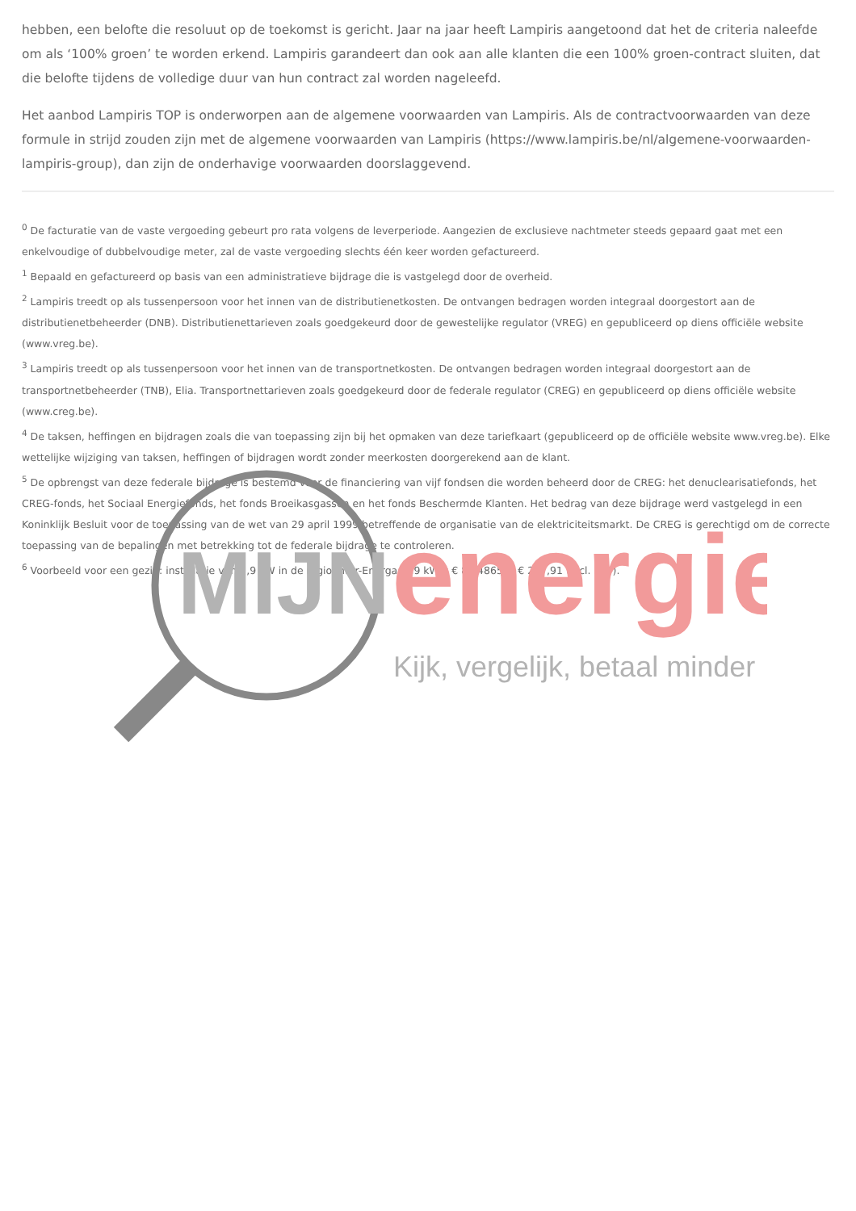hebben, een belofte die resoluut op de toekomst is gericht. Jaar na jaar heeft Lampiris aangetoond dat het de criteria naleefde om als ‘100% groen’ te worden erkend. Lampiris garandeert dan ook aan alle klanten die een 100% groen-contract sluiten, dat die belofte tijdens de volledige duur van hun contract zal worden nageleefd.
Het aanbod Lampiris TOP is onderworpen aan de algemene voorwaarden van Lampiris. Als de contractvoorwaarden van deze formule in strijd zouden zijn met de algemene voorwaarden van Lampiris (https://www.lampiris.be/nl/algemene-voorwaarden-lampiris-group), dan zijn de onderhavige voorwaarden doorslaggevend.
<sup>0</sup> De facturatie van de vaste vergoeding gebeurt pro rata volgens de leverperiode. Aangezien de exclusieve nachtmeter steeds gepaard gaat met een enkelvoudige of dubbelvoudige meter, zal de vaste vergoeding slechts één keer worden gefactureerd.
<sup>1</sup> Bepaald en gefactureerd op basis van een administratieve bijdrage die is vastgelegd door de overheid.
<sup>2</sup> Lampiris treedt op als tussenpersoon voor het innen van de distributienetkosten. De ontvangen bedragen worden integraal doorgestort aan de distributienetbeheerder (DNB). Distributienettarieven zoals goedgekeurd door de gewestelijke regulator (VREG) en gepubliceerd op diens officiële website (www.vreg.be).
<sup>3</sup> Lampiris treedt op als tussenpersoon voor het innen van de transportnetkosten. De ontvangen bedragen worden integraal doorgestort aan de transportnetbeheerder (TNB), Elia. Transportnettarieven zoals goedgekeurd door de federale regulator (CREG) en gepubliceerd op diens officiële website (www.creg.be).
<sup>4</sup> De taksen, heffingen en bijdragen zoals die van toepassing zijn bij het opmaken van deze tariefkaart (gepubliceerd op de officiële website www.vreg.be). Elke wettelijke wijziging van taksen, heffingen of bijdragen wordt zonder meerkosten doorgerekend aan de klant.
<sup>5</sup> De opbrengst van deze federale bijdrage is bestemd voor de financiering van vijf fondsen die worden beheerd door de CREG: het denuclearisatiefonds, het CREG-fonds, het Sociaal Energiefonds, het fonds Broeikasgassen en het fonds Beschermde Klanten. Het bedrag van deze bijdrage werd vastgelegd in een Koninklijk Besluit voor de toepassing van de wet van 29 april 1999 betreffende de organisatie van de elektriciteitsmarkt. De CREG is gerechtigd om de correcte toepassing van de bepalingen met betrekking tot de federale bijdrage te controleren.
<sup>6</sup> Voorbeeld voor een gezin: installatie van 2,9 kW in de regio Inter-Energa: 2,9 kW x € 85,4865 = € 247,91 (incl. btw).
MIJN
energie
Kijk, vergelijk, betaal minder